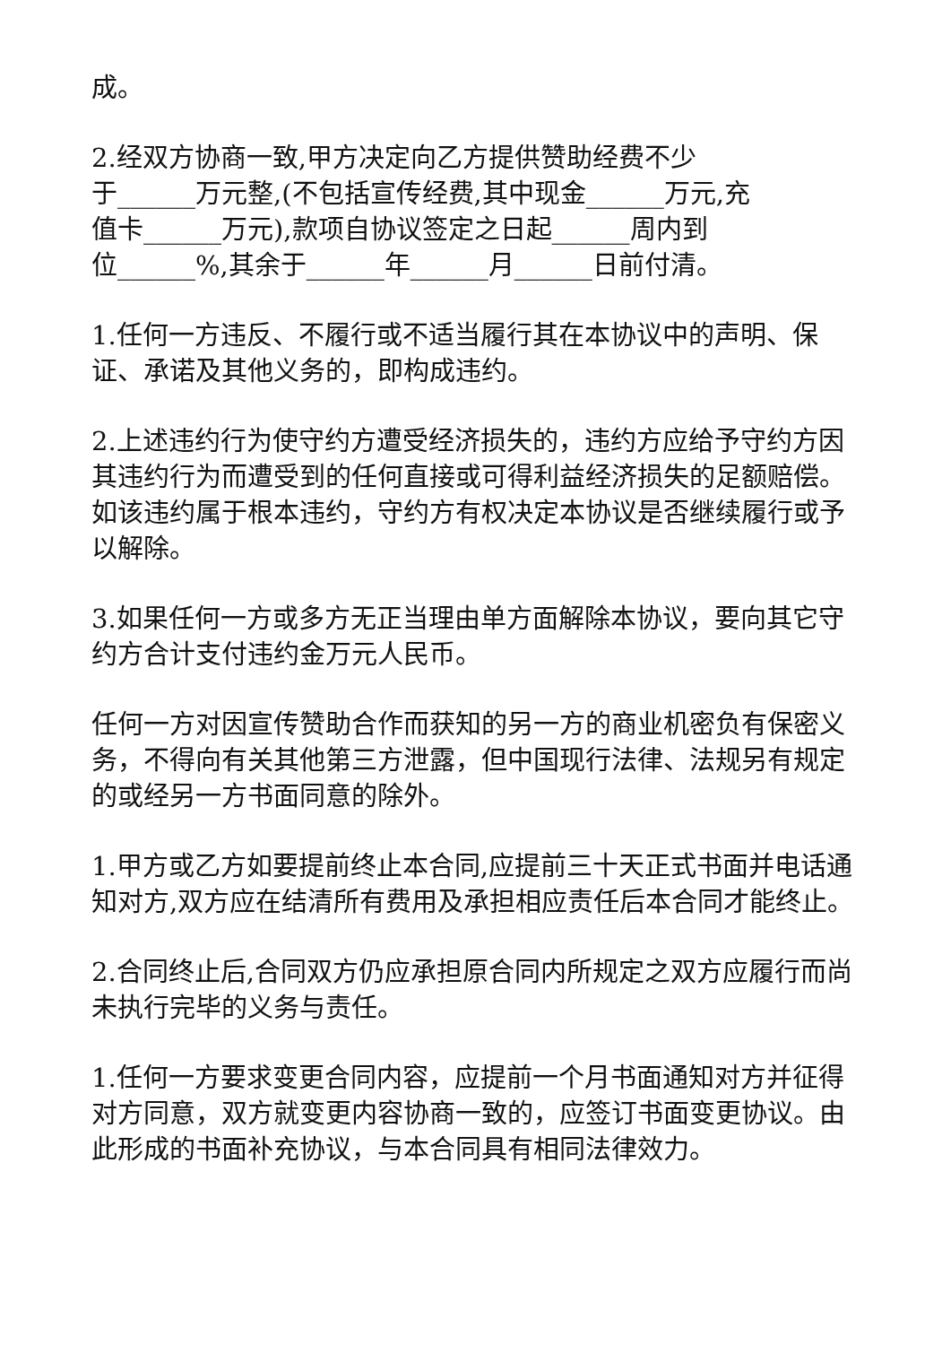成。
2.经双方协商一致,甲方决定向乙方提供赞助经费不少
于______万元整,(不包括宣传经费,其中现金______万元,充
值卡______万元),款项自协议签定之日起______周内到
位______%,其余于______年______月______日前付清。
1.任何一方违反、不履行或不适当履行其在本协议中的声明、保证、承诺及其他义务的，即构成违约。
2.上述违约行为使守约方遭受经济损失的，违约方应给予守约方因其违约行为而遭受到的任何直接或可得利益经济损失的足额赔偿。如该违约属于根本违约，守约方有权决定本协议是否继续履行或予以解除。
3.如果任何一方或多方无正当理由单方面解除本协议，要向其它守约方合计支付违约金万元人民币。
任何一方对因宣传赞助合作而获知的另一方的商业机密负有保密义务，不得向有关其他第三方泄露，但中国现行法律、法规另有规定的或经另一方书面同意的除外。
1.甲方或乙方如要提前终止本合同,应提前三十天正式书面并电话通知对方,双方应在结清所有费用及承担相应责任后本合同才能终止。
2.合同终止后,合同双方仍应承担原合同内所规定之双方应履行而尚未执行完毕的义务与责任。
1.任何一方要求变更合同内容，应提前一个月书面通知对方并征得对方同意，双方就变更内容协商一致的，应签订书面变更协议。由此形成的书面补充协议，与本合同具有相同法律效力。